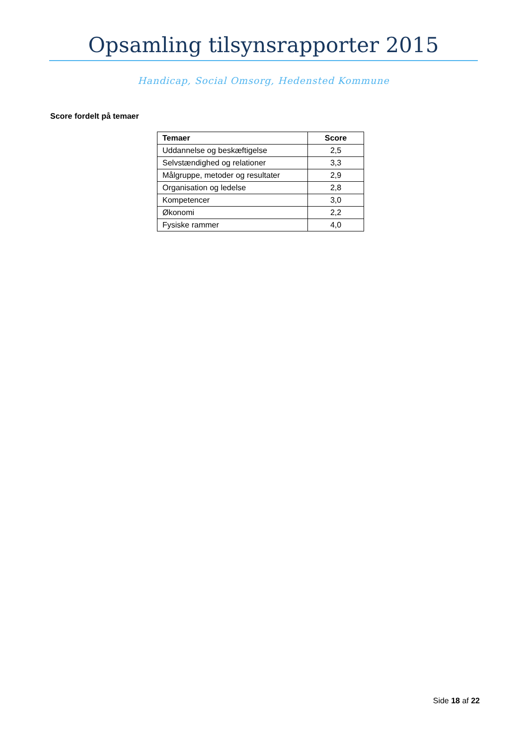Opsamling tilsynsrapporter 2015
Handicap, Social Omsorg, Hedensted Kommune
Score fordelt på temaer
| Temaer | Score |
| --- | --- |
| Uddannelse og beskæftigelse | 2,5 |
| Selvstændighed og relationer | 3,3 |
| Målgruppe, metoder og resultater | 2,9 |
| Organisation og ledelse | 2,8 |
| Kompetencer | 3,0 |
| Økonomi | 2,2 |
| Fysiske rammer | 4,0 |
Side 18 af 22